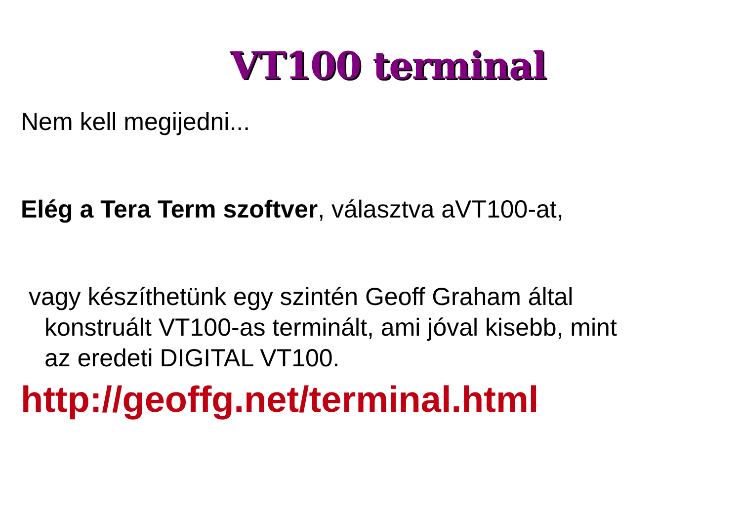VT100 terminal
Nem kell megijedni...
Elég a Tera Term szoftver, választva aVT100-at,
vagy készíthetünk egy szintén Geoff Graham által konstruált VT100-as terminált, ami jóval kisebb, mint az eredeti DIGITAL VT100.
http://geoffg.net/terminal.html